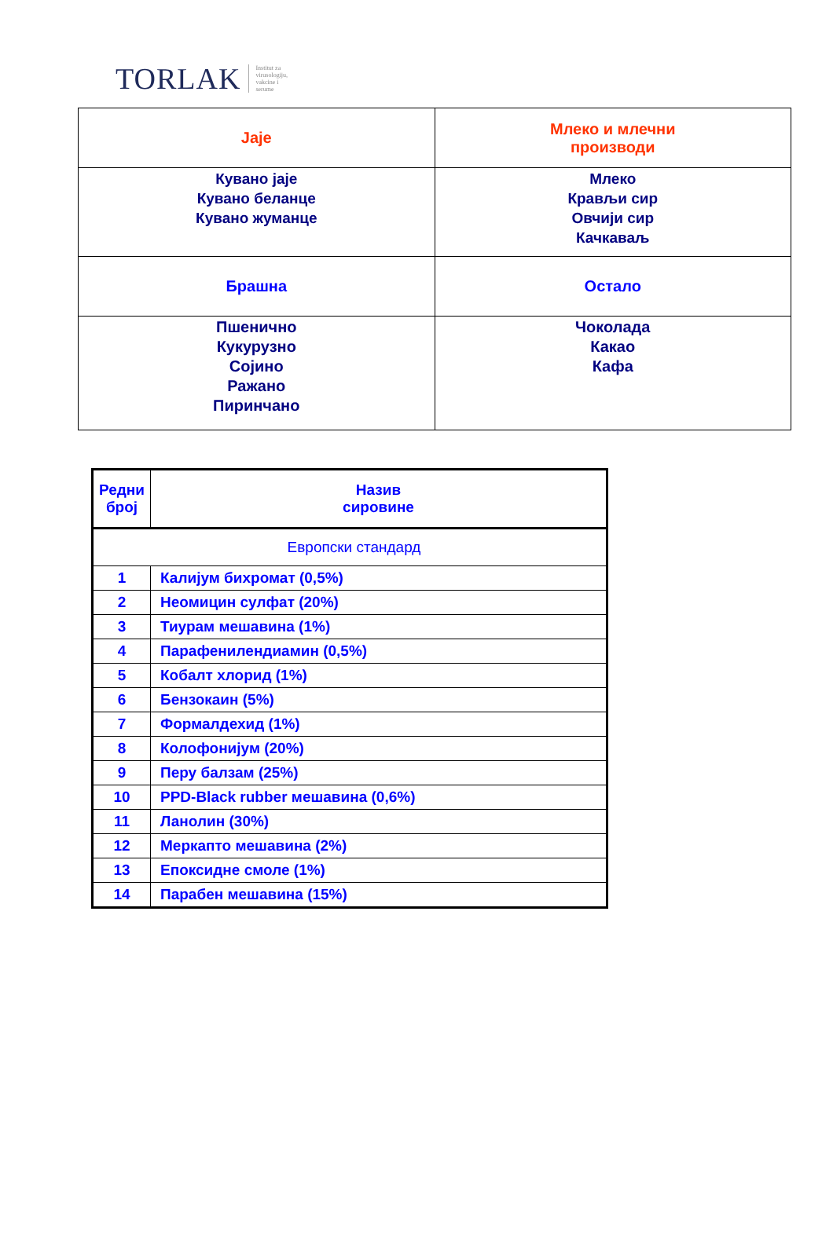TORLAK Institut za
virusologiju,
vakcine i
serume
| Jaje | Млеко и млечни производи |
| Кувано јаје Кувано беланце Кувано жуманце | Млеко Крављи сир Овчији сир Качкаваљ |
| Брашна | Остало |
| Пшенично Кукурузно Сојино Ражано Пиринчано | Чоколада Какао Кафа |
| Редни број | Назив сировине |
| --- | --- |
| Европски стандард | |
| 1 | Калијум бихромат (0,5%) |
| 2 | Неомицин сулфат (20%) |
| 3 | Тиурам мешавина (1%) |
| 4 | Парафенилендиамин (0,5%) |
| 5 | Кобалт хлорид (1%) |
| 6 | Бензокаин (5%) |
| 7 | Формалдехид (1%) |
| 8 | Колофонијум (20%) |
| 9 | Перу балзам (25%) |
| 10 | PPD-Black rubber мешавина (0,6%) |
| 11 | Ланолин (30%) |
| 12 | Меркапто мешавина (2%) |
| 13 | Епоксидне смоле (1%) |
| 14 | Парабен мешавина (15%) |